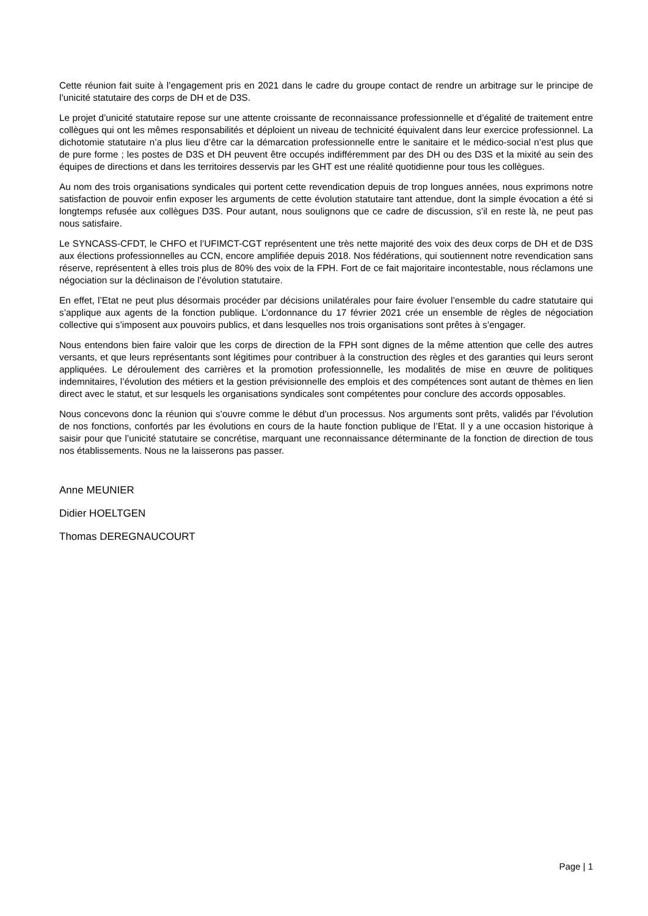Cette réunion fait suite à l’engagement pris en 2021 dans le cadre du groupe contact de rendre un arbitrage sur le principe de l’unicité statutaire des corps de DH et de D3S.
Le projet d’unicité statutaire repose sur une attente croissante de reconnaissance professionnelle et d’égalité de traitement entre collègues qui ont les mêmes responsabilités et déploient un niveau de technicité équivalent dans leur exercice professionnel. La dichotomie statutaire n’a plus lieu d’être car la démarcation professionnelle entre le sanitaire et le médico-social n’est plus que de pure forme ; les postes de D3S et DH peuvent être occupés indifféremment par des DH ou des D3S et la mixité au sein des équipes de directions et dans les territoires desservis par les GHT est une réalité quotidienne pour tous les collègues.
Au nom des trois organisations syndicales qui portent cette revendication depuis de trop longues années, nous exprimons notre satisfaction de pouvoir enfin exposer les arguments de cette évolution statutaire tant attendue, dont la simple évocation a été si longtemps refusée aux collègues D3S. Pour autant, nous soulignons que ce cadre de discussion, s’il en reste là, ne peut pas nous satisfaire.
Le SYNCASS-CFDT, le CHFO et l’UFIMCT-CGT représentent une très nette majorité des voix des deux corps de DH et de D3S aux élections professionnelles au CCN, encore amplifiée depuis 2018. Nos fédérations, qui soutiennent notre revendication sans réserve, représentent à elles trois plus de 80% des voix de la FPH. Fort de ce fait majoritaire incontestable, nous réclamons une négociation sur la déclinaison de l’évolution statutaire.
En effet, l’Etat ne peut plus désormais procéder par décisions unilatérales pour faire évoluer l’ensemble du cadre statutaire qui s’applique aux agents de la fonction publique. L’ordonnance du 17 février 2021 crée un ensemble de règles de négociation collective qui s’imposent aux pouvoirs publics, et dans lesquelles nos trois organisations sont prêtes à s’engager.
Nous entendons bien faire valoir que les corps de direction de la FPH sont dignes de la même attention que celle des autres versants, et que leurs représentants sont légitimes pour contribuer à la construction des règles et des garanties qui leurs seront appliquées. Le déroulement des carrières et la promotion professionnelle, les modalités de mise en œuvre de politiques indemnitaires, l’évolution des métiers et la gestion prévisionnelle des emplois et des compétences sont autant de thèmes en lien direct avec le statut, et sur lesquels les organisations syndicales sont compétentes pour conclure des accords opposables.
Nous concevons donc la réunion qui s’ouvre comme le début d’un processus. Nos arguments sont prêts, validés par l’évolution de nos fonctions, confortés par les évolutions en cours de la haute fonction publique de l’Etat. Il y a une occasion historique à saisir pour que l’unicité statutaire se concrétise, marquant une reconnaissance déterminante de la fonction de direction de tous nos établissements. Nous ne la laisserons pas passer.
Anne MEUNIER
Didier HOELTGEN
Thomas DEREGNAUCOURT
Page | 1